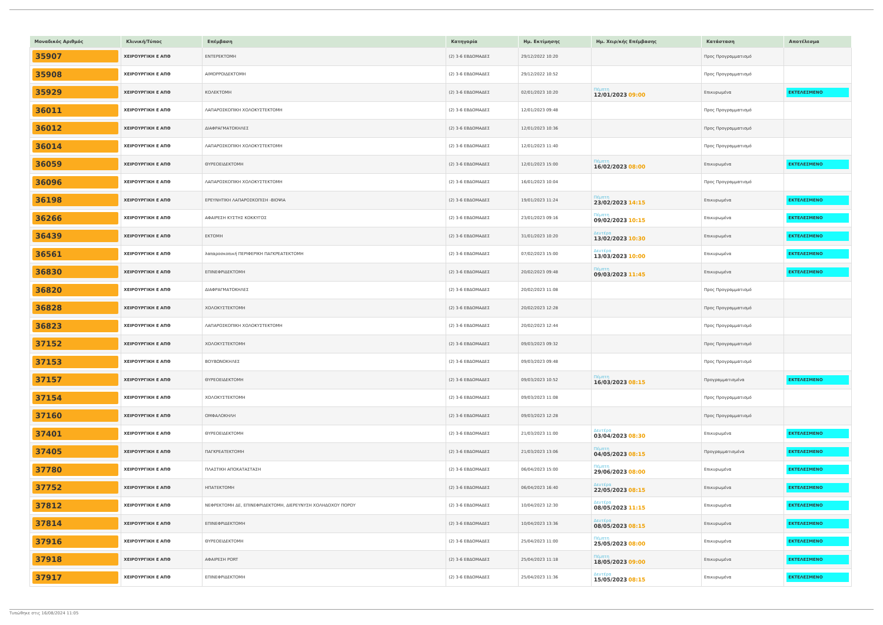| Μοναδικός Αριθμός | Κλινική/Τύπος | Επέμβαση | Κατηγορία | Ημ. Εκτίμησης | Ημ. Χειρ/κής Επέμβασης | Κατάσταση | Αποτέλεσμα |
| --- | --- | --- | --- | --- | --- | --- | --- |
| 35907 | ΧΕΙΡΟΥΡΓΙΚΗ Ε ΑΠΘ | ΕΝΤΕΡΕΚΤΟΜΗ | (2) 3-6 ΕΒΔΟΜΑΔΕΣ | 29/12/2022 10:20 | | Προς Προγραμματισμό | |
| 35908 | ΧΕΙΡΟΥΡΓΙΚΗ Ε ΑΠΘ | ΑΙΜΟΡΡΟΙΔΕΚΤΟΜΗ | (2) 3-6 ΕΒΔΟΜΑΔΕΣ | 29/12/2022 10:52 | | Προς Προγραμματισμό | |
| 35929 | ΧΕΙΡΟΥΡΓΙΚΗ Ε ΑΠΘ | ΚΟΛΕΚΤΟΜΗ | (2) 3-6 ΕΒΔΟΜΑΔΕΣ | 02/01/2023 10:20 | Πέμπτη 12/01/2023 09:00 | Επικυρωμένα | ΕΚΤΕΛΕΣΜΕΝΟ |
| 36011 | ΧΕΙΡΟΥΡΓΙΚΗ Ε ΑΠΘ | ΛΑΠΑΡΟΣΚΟΠΙΚΗ ΧΟΛΟΚΥΣΤΕΚΤΟΜΗ | (2) 3-6 ΕΒΔΟΜΑΔΕΣ | 12/01/2023 09:48 | | Προς Προγραμματισμό | |
| 36012 | ΧΕΙΡΟΥΡΓΙΚΗ Ε ΑΠΘ | ΔΙΑΦΡΑΓΜΑΤΟΚΗΛΕΣ | (2) 3-6 ΕΒΔΟΜΑΔΕΣ | 12/01/2023 10:36 | | Προς Προγραμματισμό | |
| 36014 | ΧΕΙΡΟΥΡΓΙΚΗ Ε ΑΠΘ | ΛΑΠΑΡΟΣΚΟΠΙΚΗ ΧΟΛΟΚΥΣΤΕΚΤΟΜΗ | (2) 3-6 ΕΒΔΟΜΑΔΕΣ | 12/01/2023 11:40 | | Προς Προγραμματισμό | |
| 36059 | ΧΕΙΡΟΥΡΓΙΚΗ Ε ΑΠΘ | ΘΥΡΕΟΕΙΔΕΚΤΟΜΗ | (2) 3-6 ΕΒΔΟΜΑΔΕΣ | 12/01/2023 15:00 | Πέμπτη 16/02/2023 08:00 | Επικυρωμένα | ΕΚΤΕΛΕΣΜΕΝΟ |
| 36096 | ΧΕΙΡΟΥΡΓΙΚΗ Ε ΑΠΘ | ΛΑΠΑΡΟΣΚΟΠΙΚΗ ΧΟΛΟΚΥΣΤΕΚΤΟΜΗ | (2) 3-6 ΕΒΔΟΜΑΔΕΣ | 16/01/2023 10:04 | | Προς Προγραμματισμό | |
| 36198 | ΧΕΙΡΟΥΡΓΙΚΗ Ε ΑΠΘ | ΕΡΕΥΝΗΤΙΚΗ ΛΑΠΑΡΟΣΚΟΠΙΣΗ -ΒΙΟΨΙΑ | (2) 3-6 ΕΒΔΟΜΑΔΕΣ | 19/01/2023 11:24 | Πέμπτη 23/02/2023 14:15 | Επικυρωμένα | ΕΚΤΕΛΕΣΜΕΝΟ |
| 36266 | ΧΕΙΡΟΥΡΓΙΚΗ Ε ΑΠΘ | ΑΦΑΙΡΕΣΗ ΚΥΣΤΗΣ ΚΟΚΚΥΓΟΣ | (2) 3-6 ΕΒΔΟΜΑΔΕΣ | 23/01/2023 09:16 | Πέμπτη 09/02/2023 10:15 | Επικυρωμένα | ΕΚΤΕΛΕΣΜΕΝΟ |
| 36439 | ΧΕΙΡΟΥΡΓΙΚΗ Ε ΑΠΘ | ΕΚΤΟΜΗ | (2) 3-6 ΕΒΔΟΜΑΔΕΣ | 31/01/2023 10:20 | Δευτέρα 13/02/2023 10:30 | Επικυρωμένα | ΕΚΤΕΛΕΣΜΕΝΟ |
| 36561 | ΧΕΙΡΟΥΡΓΙΚΗ Ε ΑΠΘ | λαπαροσκοπική ΠΕΡΙΦΕΡΙΚΗ ΠΑΓΚΡΕΑΤΕΚΤΟΜΗ | (2) 3-6 ΕΒΔΟΜΑΔΕΣ | 07/02/2023 15:00 | Δευτέρα 13/03/2023 10:00 | Επικυρωμένα | ΕΚΤΕΛΕΣΜΕΝΟ |
| 36830 | ΧΕΙΡΟΥΡΓΙΚΗ Ε ΑΠΘ | ΕΠΙΝΕΦΡΙΔΕΚΤΟΜΗ | (2) 3-6 ΕΒΔΟΜΑΔΕΣ | 20/02/2023 09:48 | Πέμπτη 09/03/2023 11:45 | Επικυρωμένα | ΕΚΤΕΛΕΣΜΕΝΟ |
| 36820 | ΧΕΙΡΟΥΡΓΙΚΗ Ε ΑΠΘ | ΔΙΑΦΡΑΓΜΑΤΟΚΗΛΕΣ | (2) 3-6 ΕΒΔΟΜΑΔΕΣ | 20/02/2023 11:08 | | Προς Προγραμματισμό | |
| 36828 | ΧΕΙΡΟΥΡΓΙΚΗ Ε ΑΠΘ | ΧΟΛΟΚΥΣΤΕΚΤΟΜΗ | (2) 3-6 ΕΒΔΟΜΑΔΕΣ | 20/02/2023 12:28 | | Προς Προγραμματισμό | |
| 36823 | ΧΕΙΡΟΥΡΓΙΚΗ Ε ΑΠΘ | ΛΑΠΑΡΟΣΚΟΠΙΚΗ ΧΟΛΟΚΥΣΤΕΚΤΟΜΗ | (2) 3-6 ΕΒΔΟΜΑΔΕΣ | 20/02/2023 12:44 | | Προς Προγραμματισμό | |
| 37152 | ΧΕΙΡΟΥΡΓΙΚΗ Ε ΑΠΘ | ΧΟΛΟΚΥΣΤΕΚΤΟΜΗ | (2) 3-6 ΕΒΔΟΜΑΔΕΣ | 09/03/2023 09:32 | | Προς Προγραμματισμό | |
| 37153 | ΧΕΙΡΟΥΡΓΙΚΗ Ε ΑΠΘ | ΒΟΥΒΩΝΟΚΗΛΕΣ | (2) 3-6 ΕΒΔΟΜΑΔΕΣ | 09/03/2023 09:48 | | Προς Προγραμματισμό | |
| 37157 | ΧΕΙΡΟΥΡΓΙΚΗ Ε ΑΠΘ | ΘΥΡΕΟΕΙΔΕΚΤΟΜΗ | (2) 3-6 ΕΒΔΟΜΑΔΕΣ | 09/03/2023 10:52 | Πέμπτη 16/03/2023 08:15 | Προγραμματισμένα | ΕΚΤΕΛΕΣΜΕΝΟ |
| 37154 | ΧΕΙΡΟΥΡΓΙΚΗ Ε ΑΠΘ | ΧΟΛΟΚΥΣΤΕΚΤΟΜΗ | (2) 3-6 ΕΒΔΟΜΑΔΕΣ | 09/03/2023 11:08 | | Προς Προγραμματισμό | |
| 37160 | ΧΕΙΡΟΥΡΓΙΚΗ Ε ΑΠΘ | ΟΜΦΑΛΟΚΗΛΗ | (2) 3-6 ΕΒΔΟΜΑΔΕΣ | 09/03/2023 12:28 | | Προς Προγραμματισμό | |
| 37401 | ΧΕΙΡΟΥΡΓΙΚΗ Ε ΑΠΘ | ΘΥΡΕΟΕΙΔΕΚΤΟΜΗ | (2) 3-6 ΕΒΔΟΜΑΔΕΣ | 21/03/2023 11:00 | Δευτέρα 03/04/2023 08:30 | Επικυρωμένα | ΕΚΤΕΛΕΣΜΕΝΟ |
| 37405 | ΧΕΙΡΟΥΡΓΙΚΗ Ε ΑΠΘ | ΠΑΓΚΡΕΑΤΕΚΤΟΜΗ | (2) 3-6 ΕΒΔΟΜΑΔΕΣ | 21/03/2023 13:06 | Πέμπτη 04/05/2023 08:15 | Προγραμματισμένα | ΕΚΤΕΛΕΣΜΕΝΟ |
| 37780 | ΧΕΙΡΟΥΡΓΙΚΗ Ε ΑΠΘ | ΠΛΑΣΤΙΚΗ ΑΠΟΚΑΤΑΣΤΑΣΗ | (2) 3-6 ΕΒΔΟΜΑΔΕΣ | 06/04/2023 15:00 | Πέμπτη 29/06/2023 08:00 | Επικυρωμένα | ΕΚΤΕΛΕΣΜΕΝΟ |
| 37752 | ΧΕΙΡΟΥΡΓΙΚΗ Ε ΑΠΘ | ΗΠΑΤΕΚΤΟΜΗ | (2) 3-6 ΕΒΔΟΜΑΔΕΣ | 06/04/2023 16:40 | Δευτέρα 22/05/2023 08:15 | Επικυρωμένα | ΕΚΤΕΛΕΣΜΕΝΟ |
| 37812 | ΧΕΙΡΟΥΡΓΙΚΗ Ε ΑΠΘ | ΝΕΦΡΕΚΤΟΜΗ ΔΕ, ΕΠΙΝΕΦΡΙΔΕΚΤΟΜΗ, ΔΙΕΡΕΥΝΥΣΗ ΧΟΛΗΔΟΧΟΥ ΠΟΡΟΥ | (2) 3-6 ΕΒΔΟΜΑΔΕΣ | 10/04/2023 12:30 | Δευτέρα 08/05/2023 11:15 | Επικυρωμένα | ΕΚΤΕΛΕΣΜΕΝΟ |
| 37814 | ΧΕΙΡΟΥΡΓΙΚΗ Ε ΑΠΘ | ΕΠΙΝΕΦΡΙΔΕΚΤΟΜΗ | (2) 3-6 ΕΒΔΟΜΑΔΕΣ | 10/04/2023 13:36 | Δευτέρα 08/05/2023 08:15 | Επικυρωμένα | ΕΚΤΕΛΕΣΜΕΝΟ |
| 37916 | ΧΕΙΡΟΥΡΓΙΚΗ Ε ΑΠΘ | ΘΥΡΕΟΕΙΔΕΚΤΟΜΗ | (2) 3-6 ΕΒΔΟΜΑΔΕΣ | 25/04/2023 11:00 | Πέμπτη 25/05/2023 08:00 | Επικυρωμένα | ΕΚΤΕΛΕΣΜΕΝΟ |
| 37918 | ΧΕΙΡΟΥΡΓΙΚΗ Ε ΑΠΘ | ΑΦΑΙΡΕΣΗ PORT | (2) 3-6 ΕΒΔΟΜΑΔΕΣ | 25/04/2023 11:18 | Πέμπτη 18/05/2023 09:00 | Επικυρωμένα | ΕΚΤΕΛΕΣΜΕΝΟ |
| 37917 | ΧΕΙΡΟΥΡΓΙΚΗ Ε ΑΠΘ | ΕΠΙΝΕΦΡΙΔΕΚΤΟΜΗ | (2) 3-6 ΕΒΔΟΜΑΔΕΣ | 25/04/2023 11:36 | Δευτέρα 15/05/2023 08:15 | Επικυρωμένα | ΕΚΤΕΛΕΣΜΕΝΟ |
Τυπώθηκε στις 16/08/2024 11:05